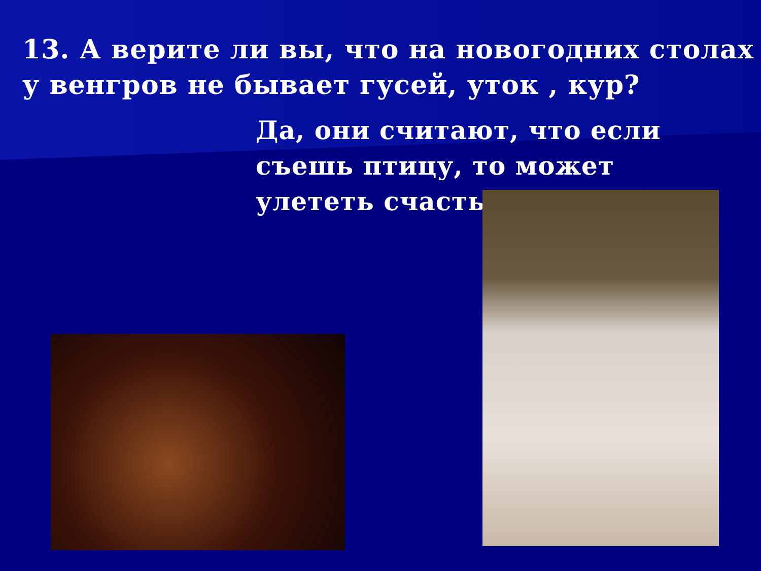13. А верите ли вы, что на новогодних столах у венгров не бывает гусей, уток , кур?
Да, они считают, что если съешь птицу, то может улететь счастье.